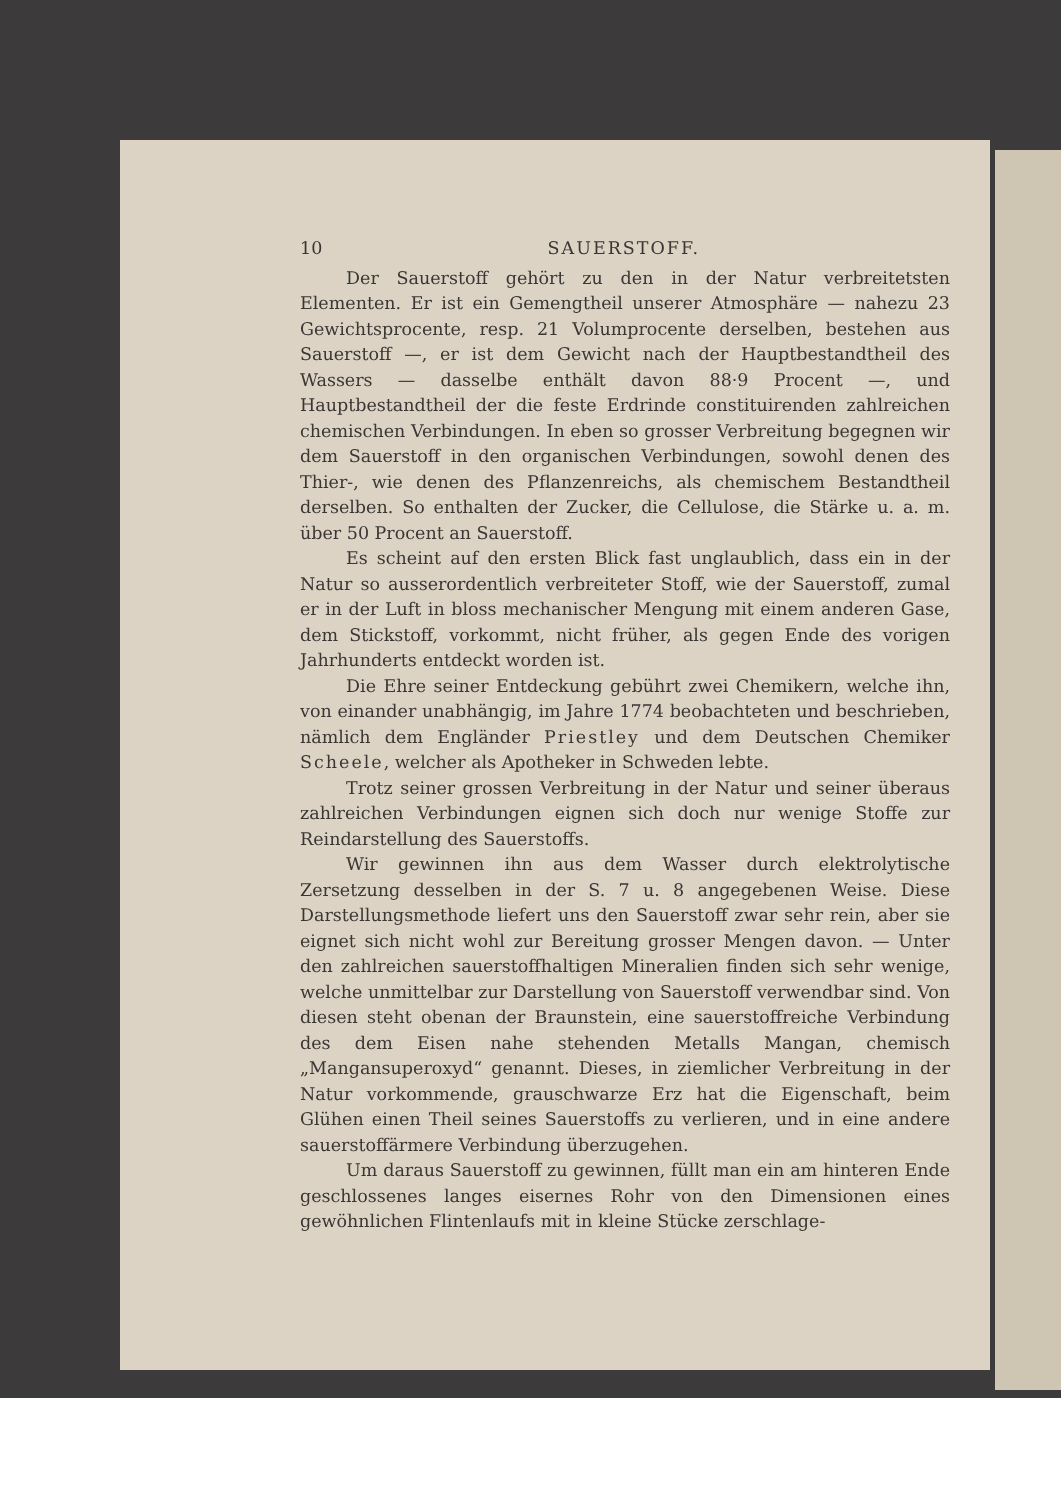10 SAUERSTOFF.
Der Sauerstoff gehört zu den in der Natur verbreitetsten Elementen. Er ist ein Gemengtheil unserer Atmosphäre — nahezu 23 Gewichtsprocente, resp. 21 Volumprocente derselben, bestehen aus Sauerstoff —, er ist dem Gewicht nach der Hauptbestandtheil des Wassers — dasselbe enthält davon 88·9 Procent —, und Hauptbestandtheil der die feste Erdrinde constituirenden zahlreichen chemischen Verbindungen. In eben so grosser Verbreitung begegnen wir dem Sauerstoff in den organischen Verbindungen, sowohl denen des Thier-, wie denen des Pflanzenreichs, als chemischem Bestandtheil derselben. So enthalten der Zucker, die Cellulose, die Stärke u. a. m. über 50 Procent an Sauerstoff.
Es scheint auf den ersten Blick fast unglaublich, dass ein in der Natur so ausserordentlich verbreiteter Stoff, wie der Sauerstoff, zumal er in der Luft in bloss mechanischer Mengung mit einem anderen Gase, dem Stickstoff, vorkommt, nicht früher, als gegen Ende des vorigen Jahrhunderts entdeckt worden ist.
Die Ehre seiner Entdeckung gebührt zwei Chemikern, welche ihn, von einander unabhängig, im Jahre 1774 beobachteten und beschrieben, nämlich dem Engländer Priestley und dem Deutschen Chemiker Scheele, welcher als Apotheker in Schweden lebte.
Trotz seiner grossen Verbreitung in der Natur und seiner überaus zahlreichen Verbindungen eignen sich doch nur wenige Stoffe zur Reindarstellung des Sauerstoffs.
Wir gewinnen ihn aus dem Wasser durch elektrolytische Zersetzung desselben in der S. 7 u. 8 angegebenen Weise. Diese Darstellungsmethode liefert uns den Sauerstoff zwar sehr rein, aber sie eignet sich nicht wohl zur Bereitung grosser Mengen davon. — Unter den zahlreichen sauerstoffhaltigen Mineralien finden sich sehr wenige, welche unmittelbar zur Darstellung von Sauerstoff verwendbar sind. Von diesen steht obenan der Braunstein, eine sauerstoffreiche Verbindung des dem Eisen nahe stehenden Metalls Mangan, chemisch „Mangansuperoxyd“ genannt. Dieses, in ziemlicher Verbreitung in der Natur vorkommende, grauschwarze Erz hat die Eigenschaft, beim Glühen einen Theil seines Sauerstoffs zu verlieren, und in eine andere sauerstoffärmere Verbindung überzugehen.
Um daraus Sauerstoff zu gewinnen, füllt man ein am hinteren Ende geschlossenes langes eisernes Rohr von den Dimensionen eines gewöhnlichen Flintenlaufs mit in kleine Stücke zerschlage-